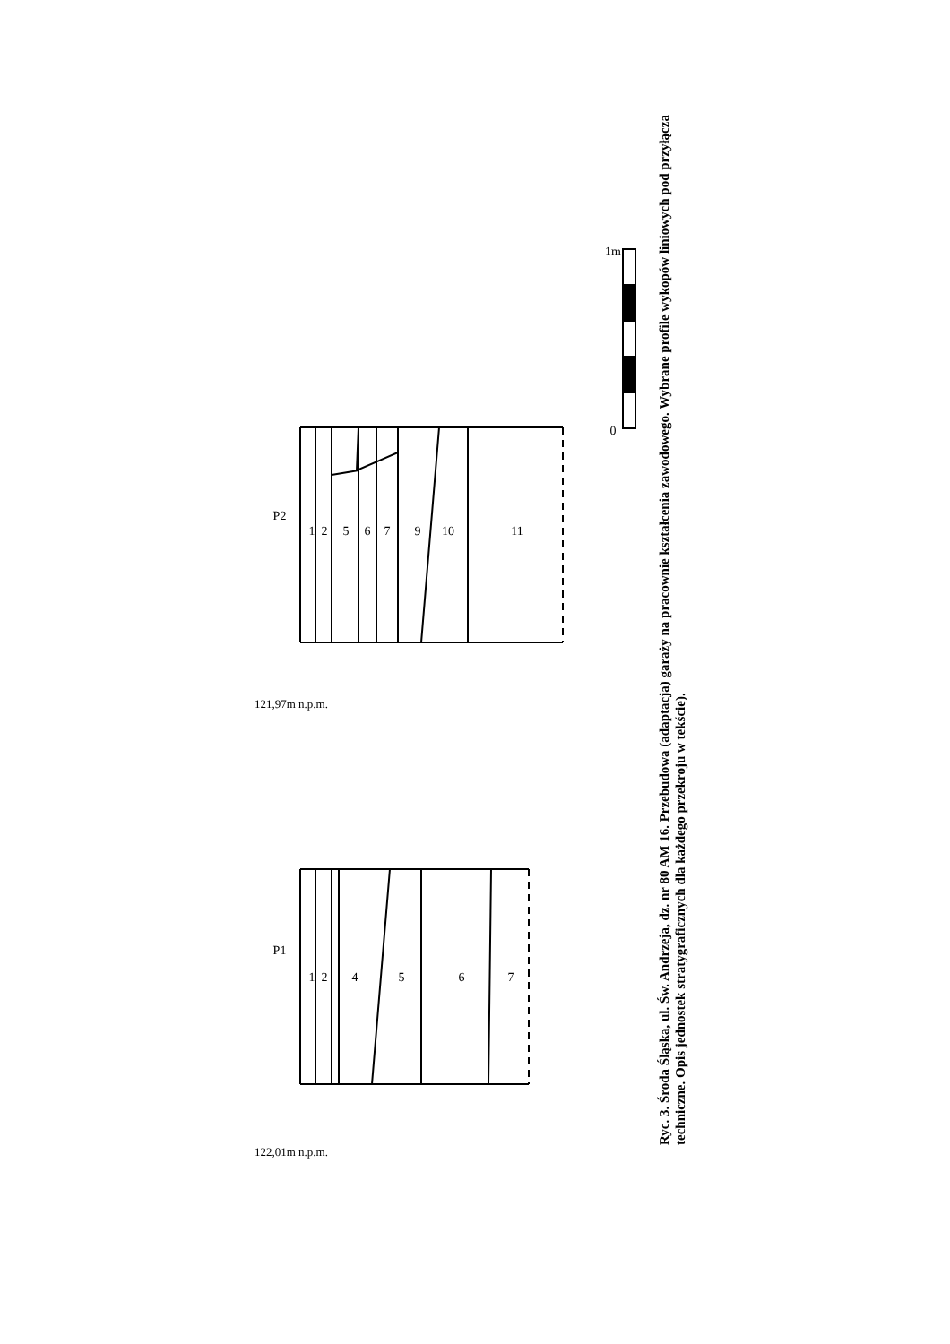P1
P2
1
2
4
5
6
7
1
2
5
6
7
9
10
11
0
1m
122,01m n.p.m.
121,97m n.p.m.
Ryc. 3. Środa Śląska, ul. Św. Andrzeja, dz. nr 80 AM 16. Przebudowa (adaptacja) garaży na pracownie kształcenia zawodowego. Wybrane profile wykopów liniowych pod przyłącza techniczne. Opis jednostek stratygraficznych dla każdego przekroju w tekście).